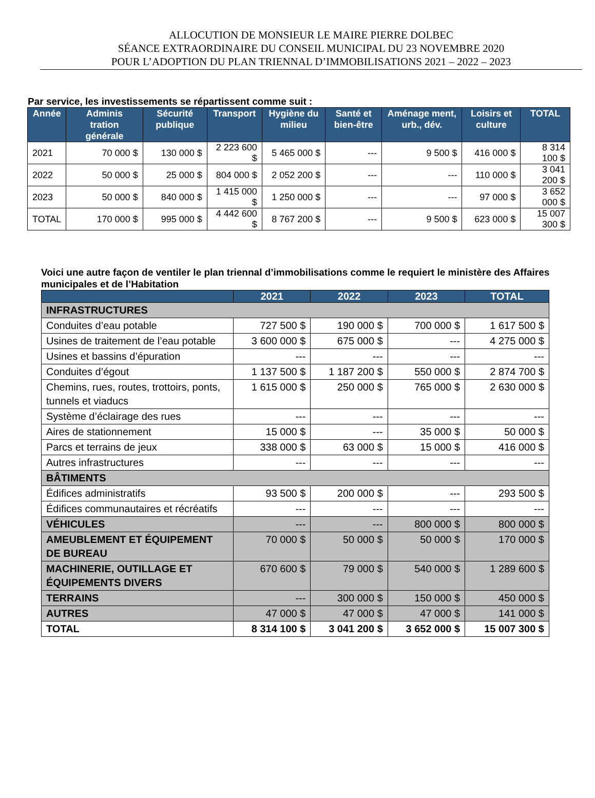ALLOCUTION DE MONSIEUR LE MAIRE PIERRE DOLBEC
SÉANCE EXTRAORDINAIRE DU CONSEIL MUNICIPAL DU 23 NOVEMBRE 2020
POUR L’ADOPTION DU PLAN TRIENNAL D’IMMOBILISATIONS 2021 – 2022 – 2023
Par service, les investissements se répartissent comme suit :
| Année | Adminis tration générale | Sécurité publique | Transport | Hygiène du milieu | Santé et bien-être | Aménage ment, urb., dév. | Loisirs et culture | TOTAL |
| --- | --- | --- | --- | --- | --- | --- | --- | --- |
| 2021 | 70 000 $ | 130 000 $ | 2 223 600 $ | 5 465 000 $ | --- | 9 500 $ | 416 000 $ | 8 314 100 $ |
| 2022 | 50 000 $ | 25 000 $ | 804 000 $ | 2 052 200 $ | --- | --- | 110 000 $ | 3 041 200 $ |
| 2023 | 50 000 $ | 840 000 $ | 1 415 000 $ | 1 250 000 $ | --- | --- | 97 000 $ | 3 652 000 $ |
| TOTAL | 170 000 $ | 995 000 $ | 4 442 600 $ | 8 767 200 $ | --- | 9 500 $ | 623 000 $ | 15 007 300 $ |
Voici une autre façon de ventiler le plan triennal d’immobilisations comme le requiert le ministère des Affaires municipales et de l’Habitation
| | 2021 | 2022 | 2023 | TOTAL |
| --- | --- | --- | --- | --- |
| INFRASTRUCTURES | | | | |
| Conduites d’eau potable | 727 500 $ | 190 000 $ | 700 000 $ | 1 617 500 $ |
| Usines de traitement de l’eau potable | 3 600 000 $ | 675 000 $ | --- | 4 275 000 $ |
| Usines et bassins d’épuration | --- | --- | --- | --- |
| Conduites d’égout | 1 137 500 $ | 1 187 200 $ | 550 000 $ | 2 874 700 $ |
| Chemins, rues, routes, trottoirs, ponts, tunnels et viaducs | 1 615 000 $ | 250 000 $ | 765 000 $ | 2 630 000 $ |
| Système d’éclairage des rues | --- | --- | --- | --- |
| Aires de stationnement | 15 000 $ | --- | 35 000 $ | 50 000 $ |
| Parcs et terrains de jeux | 338 000 $ | 63 000 $ | 15 000 $ | 416 000 $ |
| Autres infrastructures | --- | --- | --- | --- |
| BÂTIMENTS | | | | |
| Édifices administratifs | 93 500 $ | 200 000 $ | --- | 293 500 $ |
| Édifices communautaires et récréatifs | --- | --- | --- | --- |
| VÉHICULES | --- | --- | 800 000 $ | 800 000 $ |
| AMEUBLEMENT ET ÉQUIPEMENT DE BUREAU | 70 000 $ | 50 000 $ | 50 000 $ | 170 000 $ |
| MACHINERIE, OUTILLAGE ET ÉQUIPEMENTS DIVERS | 670 600 $ | 79 000 $ | 540 000 $ | 1 289 600 $ |
| TERRAINS | --- | 300 000 $ | 150 000 $ | 450 000 $ |
| AUTRES | 47 000 $ | 47 000 $ | 47 000 $ | 141 000 $ |
| TOTAL | 8 314 100 $ | 3 041 200 $ | 3 652 000 $ | 15 007 300 $ |